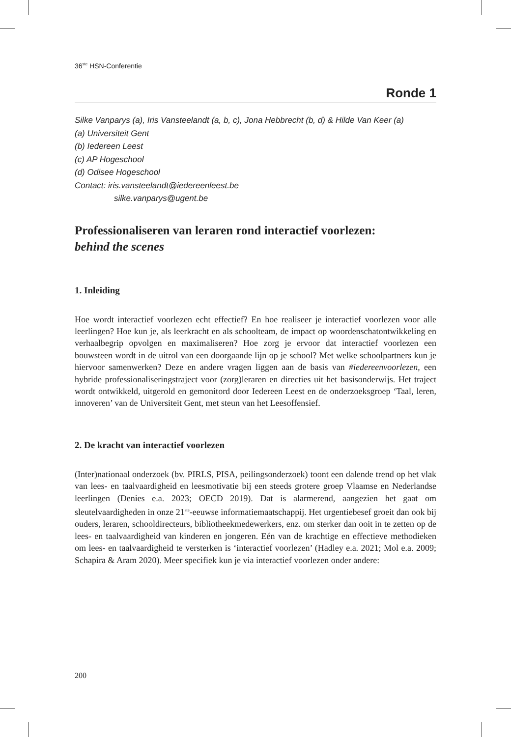36<sup>ste</sup> HSN-Conferentie
Ronde 1
Silke Vanparys (a), Iris Vansteelandt (a, b, c), Jona Hebbrecht (b, d) & Hilde Van Keer (a)
(a) Universiteit Gent
(b) Iedereen Leest
(c) AP Hogeschool
(d) Odisee Hogeschool
Contact: iris.vansteelandt@iedereenleest.be
silke.vanparys@ugent.be
Professionaliseren van leraren rond interactief voorlezen:
behind the scenes
1. Inleiding
Hoe wordt interactief voorlezen echt effectief? En hoe realiseer je interactief voorlezen voor alle leerlingen? Hoe kun je, als leerkracht en als schoolteam, de impact op woordenschatontwikkeling en verhaalbegrip opvolgen en maximaliseren? Hoe zorg je ervoor dat interactief voorlezen een bouwsteen wordt in de uitrol van een doorgaande lijn op je school? Met welke schoolpartners kun je hiervoor samenwerken? Deze en andere vragen liggen aan de basis van #iedereenvoorlezen, een hybride professionaliseringstraject voor (zorg)leraren en directies uit het basisonderwijs. Het traject wordt ontwikkeld, uitgerold en gemonitord door Iedereen Leest en de onderzoeksgroep ‘Taal, leren, innoveren’ van de Universiteit Gent, met steun van het Leesoffensief.
2. De kracht van interactief voorlezen
(Inter)nationaal onderzoek (bv. PIRLS, PISA, peilingsonderzoek) toont een dalende trend op het vlak van lees- en taalvaardigheid en leesmotivatie bij een steeds grotere groep Vlaamse en Nederlandse leerlingen (Denies e.a. 2023; OECD 2019). Dat is alarmerend, aangezien het gaat om sleutelvaardigheden in onze 21<sup>ste</sup>-eeuwse informatiemaatschappij. Het urgentiebesef groeit dan ook bij ouders, leraren, schooldirecteurs, bibliotheekmedewerkers, enz. om sterker dan ooit in te zetten op de lees- en taalvaardigheid van kinderen en jongeren. Eén van de krachtige en effectieve methodieken om lees- en taalvaardigheid te versterken is ‘interactief voorlezen’ (Hadley e.a. 2021; Mol e.a. 2009; Schapira & Aram 2020). Meer specifiek kun je via interactief voorlezen onder andere:
200